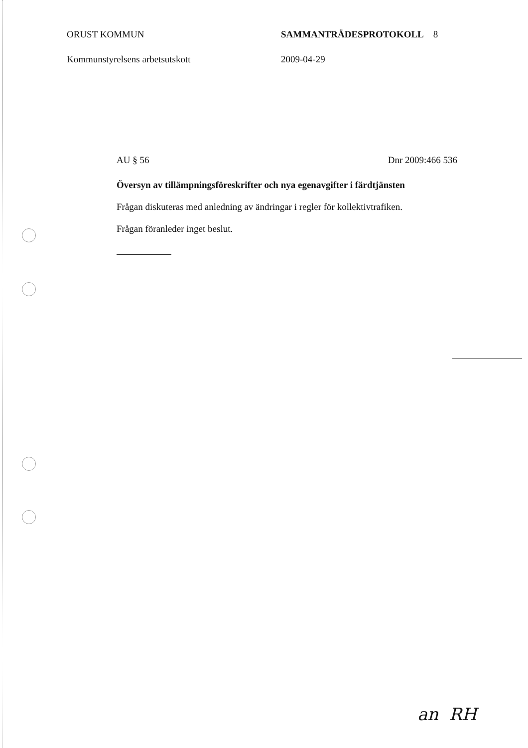ORUST KOMMUN SAMMANTRÄDESPROTOKOLL 8
Kommunstyrelsens arbetsutskott 2009-04-29
AU § 56 Dnr 2009:466 536
Översyn av tillämpningsföreskrifter och nya egenavgifter i färdtjänsten
Frågan diskuteras med anledning av ändringar i regler för kollektivtrafiken.
Frågan föranleder inget beslut.
an RH